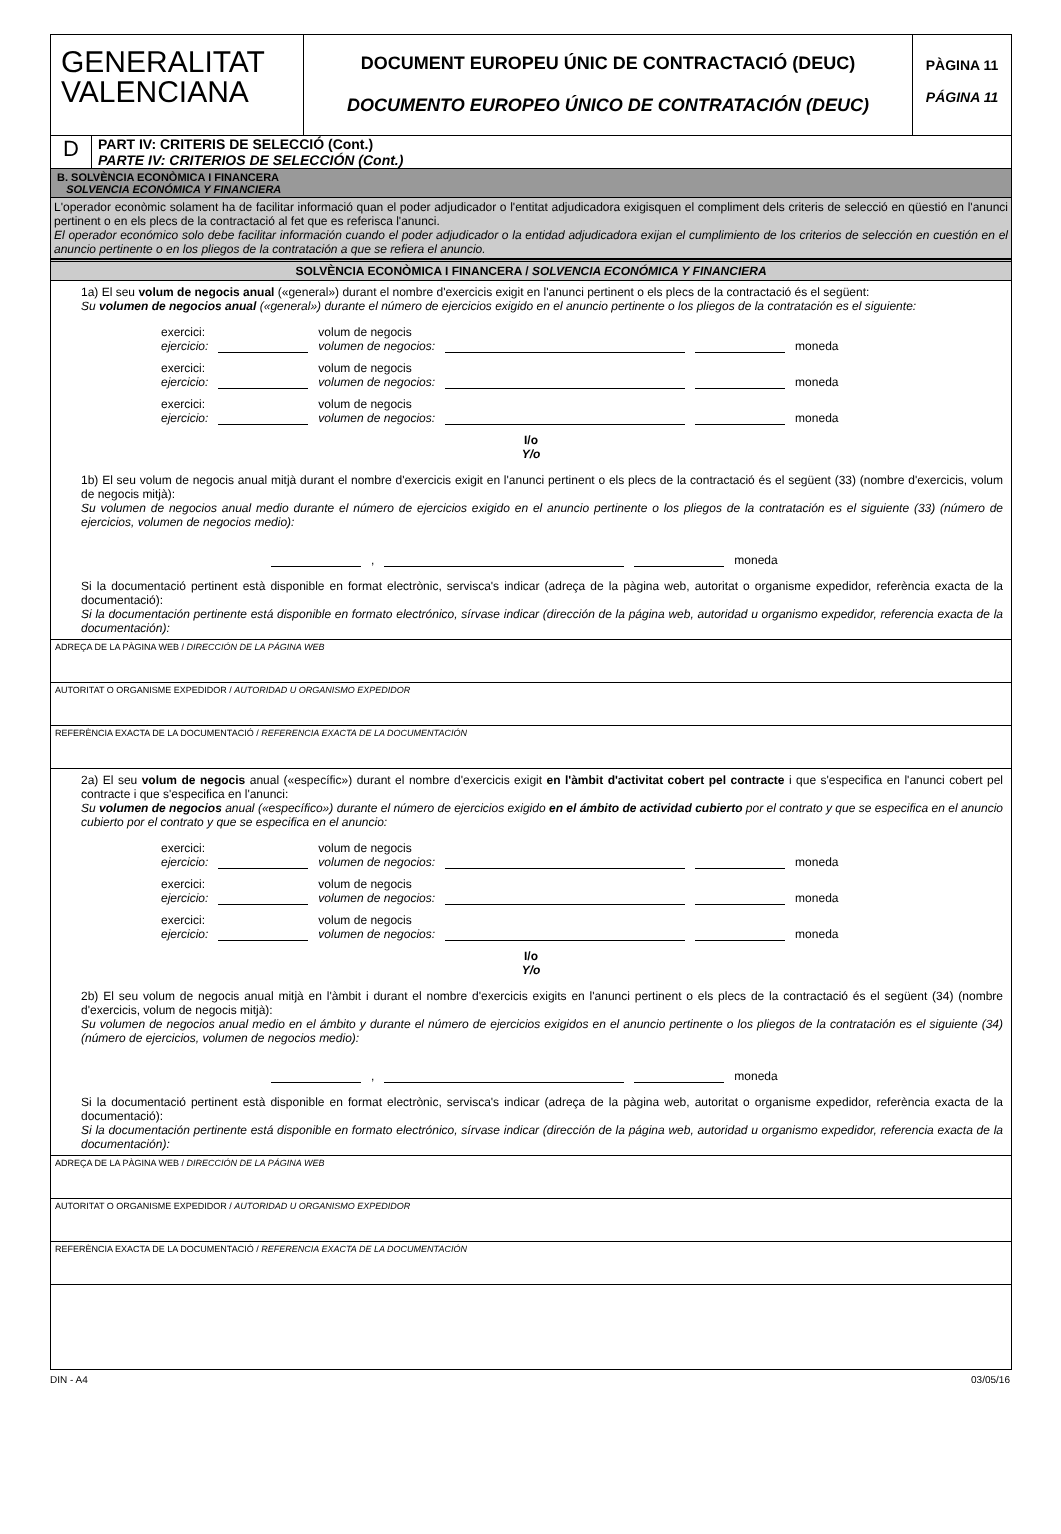GENERALITAT
VALENCIANA
DOCUMENT EUROPEU ÚNIC DE CONTRACTACIÓ (DEUC)
DOCUMENTO EUROPEO ÚNICO DE CONTRATACIÓN (DEUC)
PÀGINA 11
PÁGINA 11
D
PART IV: CRITERIS DE SELECCIÓ (Cont.)
PARTE IV: CRITERIOS DE SELECCIÓN (Cont.)
B. SOLVÈNCIA ECONÒMICA I FINANCERA
SOLVENCIA ECONÓMICA Y FINANCIERA
L'operador econòmic solament ha de facilitar informació quan el poder adjudicador o l'entitat adjudicadora exigisquen el compliment dels criteris de selecció en qüestió en l'anunci pertinent o en els plecs de la contractació al fet que es referisca l'anunci.
El operador económico solo debe facilitar información cuando el poder adjudicador o la entidad adjudicadora exijan el cumplimiento de los criterios de selección en cuestión en el anuncio pertinente o en los pliegos de la contratación a que se refiera el anuncio.
SOLVÈNCIA ECONÒMICA I FINANCERA / SOLVENCIA ECONÓMICA Y FINANCIERA
1a) El seu volum de negocis anual («general») durant el nombre d'exercicis exigit en l'anunci pertinent o els plecs de la contractació és el següent:
Su volumen de negocios anual («general») durante el número de ejercicios exigido en el anuncio pertinente o los pliegos de la contratación es el siguiente:
exercici:
ejercicio: volum de negocis
volumen de negocios: moneda
exercici:
ejercicio: volum de negocis
volumen de negocios: moneda
exercici:
ejercicio: volum de negocis
volumen de negocios: moneda
I/o
Y/o
1b) El seu volum de negocis anual mitjà durant el nombre d'exercicis exigit en l'anunci pertinent o els plecs de la contractació és el següent (33) (nombre d'exercicis, volum de negocis mitjà):
Su volumen de negocios anual medio durante el número de ejercicios exigido en el anuncio pertinente o los pliegos de la contratación es el siguiente (33) (número de ejercicios, volumen de negocios medio):
, moneda
Si la documentació pertinent està disponible en format electrònic, servisca's indicar (adreça de la pàgina web, autoritat o organisme expedidor, referència exacta de la documentació):
Si la documentación pertinente está disponible en formato electrónico, sírvase indicar (dirección de la página web, autoridad u organismo expedidor, referencia exacta de la documentación):
ADREÇA DE LA PÀGINA WEB / DIRECCIÓN DE LA PÁGINA WEB
AUTORITAT O ORGANISME EXPEDIDOR / AUTORIDAD U ORGANISMO EXPEDIDOR
REFERÈNCIA EXACTA DE LA DOCUMENTACIÓ / REFERENCIA EXACTA DE LA DOCUMENTACIÓN
2a) El seu volum de negocis anual («específic») durant el nombre d'exercicis exigit en l'àmbit d'activitat cobert pel contracte i que s'especifica en l'anunci cobert pel contracte i que s'especifica en l'anunci:
Su volumen de negocios anual («específico») durante el número de ejercicios exigido en el ámbito de actividad cubierto por el contrato y que se especifica en el anuncio cubierto por el contrato y que se especifica en el anuncio:
exercici:
ejercicio: volum de negocis
volumen de negocios: moneda
exercici:
ejercicio: volum de negocis
volumen de negocios: moneda
exercici:
ejercicio: volum de negocis
volumen de negocios: moneda
I/o
Y/o
2b) El seu volum de negocis anual mitjà en l'àmbit i durant el nombre d'exercicis exigits en l'anunci pertinent o els plecs de la contractació és el següent (34) (nombre d'exercicis, volum de negocis mitjà):
Su volumen de negocios anual medio en el ámbito y durante el número de ejercicios exigidos en el anuncio pertinente o los pliegos de la contratación es el siguiente (34) (número de ejercicios, volumen de negocios medio):
, moneda
Si la documentació pertinent està disponible en format electrònic, servisca's indicar (adreça de la pàgina web, autoritat o organisme expedidor, referència exacta de la documentació):
Si la documentación pertinente está disponible en formato electrónico, sírvase indicar (dirección de la página web, autoridad u organismo expedidor, referencia exacta de la documentación):
ADREÇA DE LA PÀGINA WEB / DIRECCIÓN DE LA PÁGINA WEB
AUTORITAT O ORGANISME EXPEDIDOR / AUTORIDAD U ORGANISMO EXPEDIDOR
REFERÈNCIA EXACTA DE LA DOCUMENTACIÓ / REFERENCIA EXACTA DE LA DOCUMENTACIÓN
DIN - A4 03/05/16